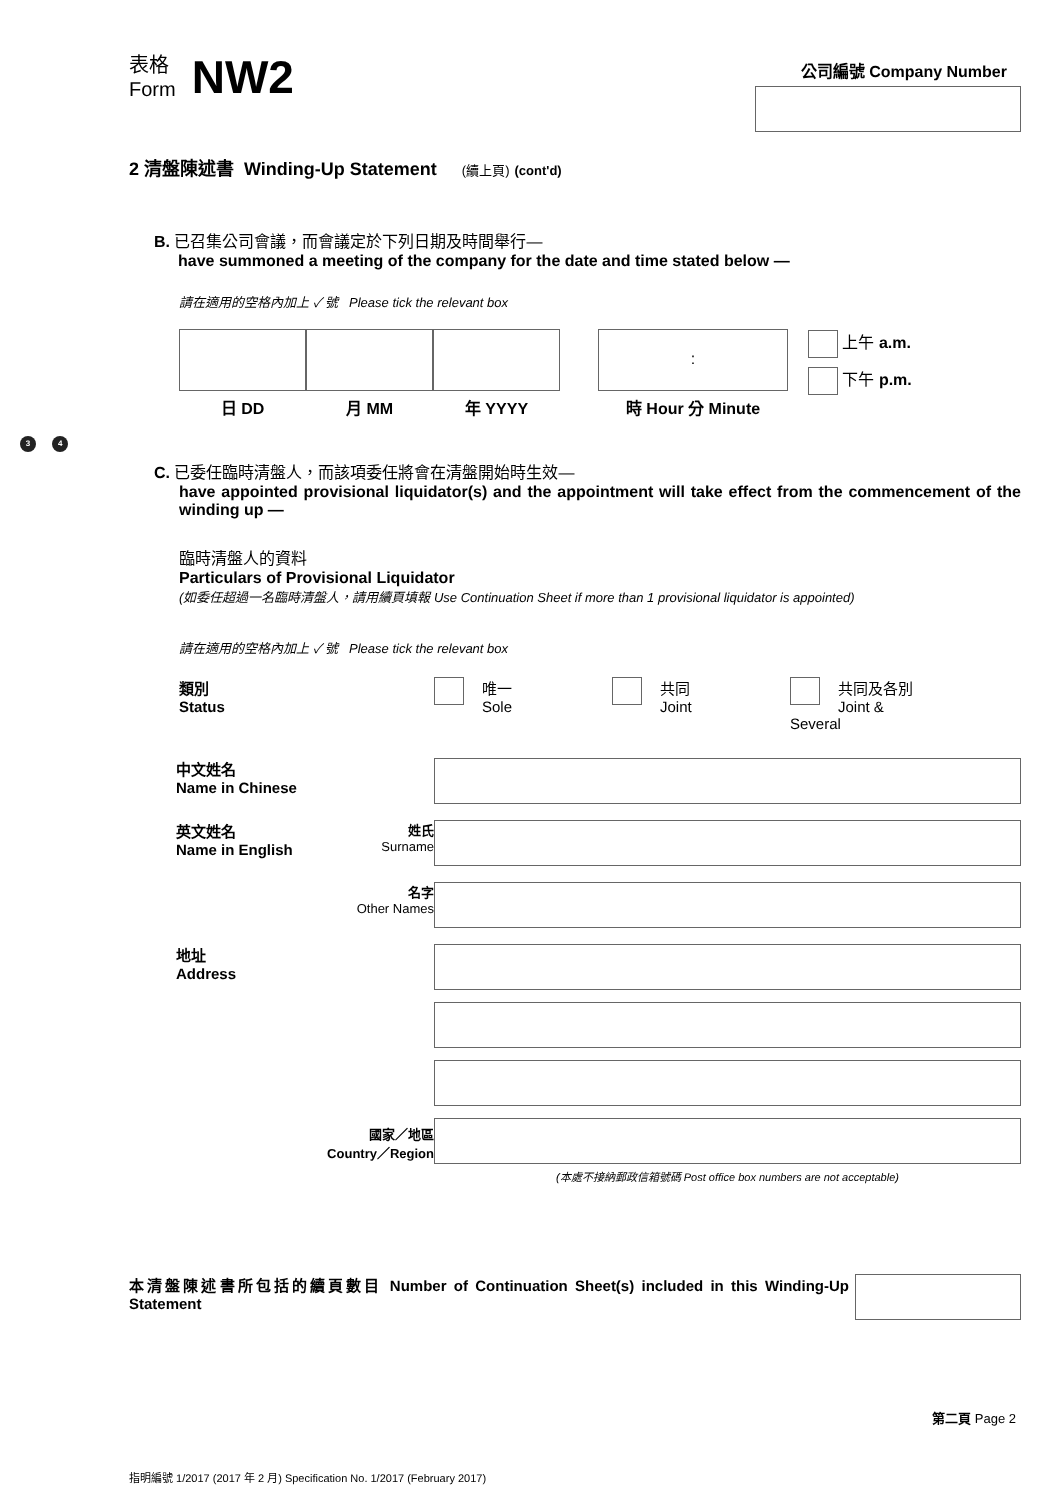表格
Form
NW2
公司編號 Company Number
2 清盤陳述書 Winding-Up Statement (續上頁) (cont'd)
B. 已召集公司會議，而會議定於下列日期及時間舉行—
have summoned a meeting of the company for the date and time stated below —
請在適用的空格內加上 ✓ 號 Please tick the relevant box
日 DD 月 MM 年 YYYY
:
時 Hour 分 Minute
上午 a.m.
下午 p.m.
3 4
C. 已委任臨時清盤人，而該項委任將會在清盤開始時生效—
have appointed provisional liquidator(s) and the appointment will take effect from the commencement of the winding up —
臨時清盤人的資料
Particulars of Provisional Liquidator
(如委任超過一名臨時清盤人，請用續頁填報 Use Continuation Sheet if more than 1 provisional liquidator is appointed)
請在適用的空格內加上 ✓ 號 Please tick the relevant box
類別
Status
唯一
Sole
共同
Joint
共同及各別
Joint & Several
中文姓名
Name in Chinese
英文姓名
Name in English
姓氏
Surname
名字
Other Names
地址
Address
國家／地區
Country／Region
(本處不接納郵政信箱號碼 Post office box numbers are not acceptable)
本清盤陳述書所包括的續頁數目 Number of Continuation Sheet(s) included in this Winding-Up Statement
第二頁 Page 2
指明編號 1/2017 (2017 年 2 月) Specification No. 1/2017 (February 2017)